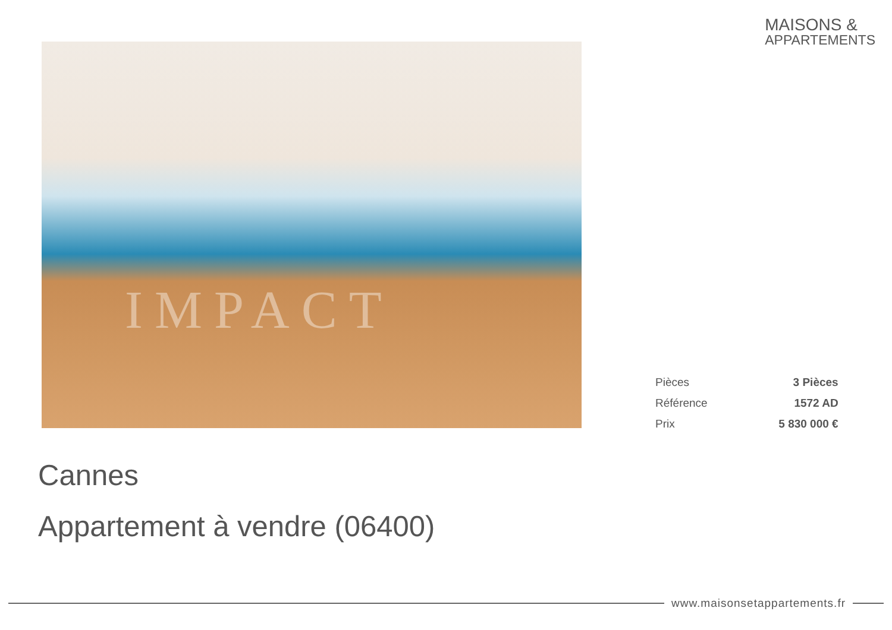MAISONS &
APPARTEMENTS
IMPACT
| Pièces | 3 Pièces |
| Référence | 1572 AD |
| Prix | 5 830 000 € |
Cannes
Appartement à vendre (06400)
www.maisonsetappartements.fr